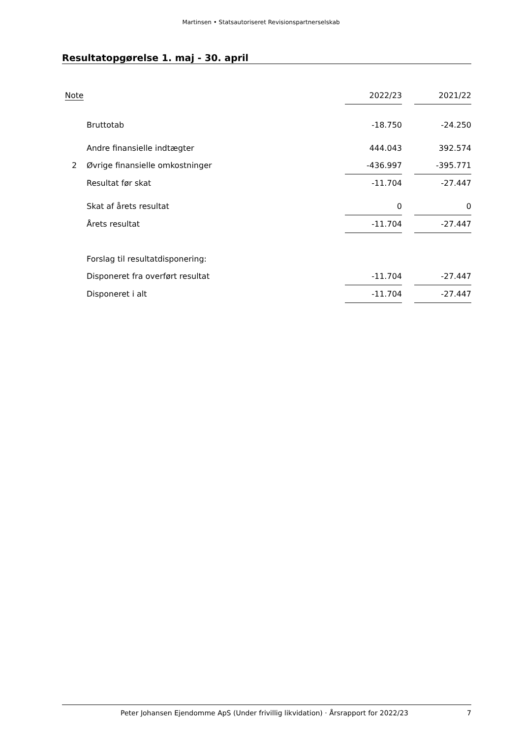Martinsen • Statsautoriseret Revisionspartnerselskab
Resultatopgørelse 1. maj - 30. april
| Note | | 2022/23 | | 2021/22 |
| --- | --- | --- | --- | --- |
| | Bruttotab | -18.750 | | -24.250 |
| | Andre finansielle indtægter | 444.043 | | 392.574 |
| 2 | Øvrige finansielle omkostninger | -436.997 | | -395.771 |
| | Resultat før skat | -11.704 | | -27.447 |
| | Skat af årets resultat | 0 | | 0 |
| | Årets resultat | -11.704 | | -27.447 |
| | Forslag til resultatdisponering: | | | |
| | Disponeret fra overført resultat | -11.704 | | -27.447 |
| | Disponeret i alt | -11.704 | | -27.447 |
Peter Johansen Ejendomme ApS (Under frivillig likvidation) · Årsrapport for 2022/23 7